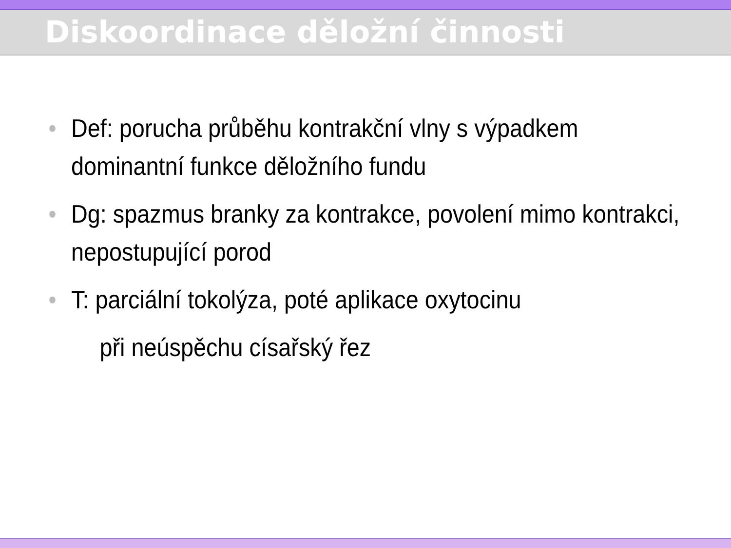Diskoordinace děložní činnosti
• Def: porucha průběhu kontrakční vlny s výpadkem dominantní funkce děložního fundu
• Dg: spazmus branky za kontrakce, povolení mimo kontrakci, nepostupující porod
• T: parciální tokolýza, poté aplikace oxytocinu
při neúspěchu císařský řez